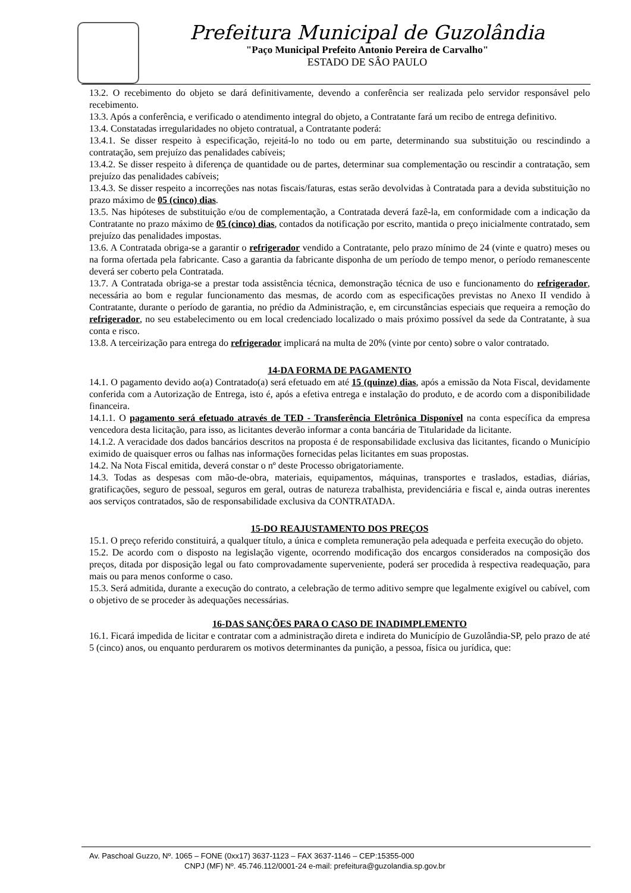Prefeitura Municipal de Guzolândia
"Paço Municipal Prefeito Antonio Pereira de Carvalho"
ESTADO DE SÂO PAULO
13.2. O recebimento do objeto se dará definitivamente, devendo a conferência ser realizada pelo servidor responsável pelo recebimento.
13.3. Após a conferência, e verificado o atendimento integral do objeto, a Contratante fará um recibo de entrega definitivo.
13.4. Constatadas irregularidades no objeto contratual, a Contratante poderá:
13.4.1. Se disser respeito à especificação, rejeitá-lo no todo ou em parte, determinando sua substituição ou rescindindo a contratação, sem prejuízo das penalidades cabíveis;
13.4.2. Se disser respeito à diferença de quantidade ou de partes, determinar sua complementação ou rescindir a contratação, sem prejuízo das penalidades cabíveis;
13.4.3. Se disser respeito a incorreções nas notas fiscais/faturas, estas serão devolvidas à Contratada para a devida substituição no prazo máximo de 05 (cinco) dias.
13.5. Nas hipóteses de substituição e/ou de complementação, a Contratada deverá fazê-la, em conformidade com a indicação da Contratante no prazo máximo de 05 (cinco) dias, contados da notificação por escrito, mantida o preço inicialmente contratado, sem prejuízo das penalidades impostas.
13.6. A Contratada obriga-se a garantir o refrigerador vendido a Contratante, pelo prazo mínimo de 24 (vinte e quatro) meses ou na forma ofertada pela fabricante. Caso a garantia da fabricante disponha de um período de tempo menor, o período remanescente deverá ser coberto pela Contratada.
13.7. A Contratada obriga-se a prestar toda assistência técnica, demonstração técnica de uso e funcionamento do refrigerador, necessária ao bom e regular funcionamento das mesmas, de acordo com as especificações previstas no Anexo II vendido à Contratante, durante o período de garantia, no prédio da Administração, e, em circunstâncias especiais que requeira a remoção do refrigerador, no seu estabelecimento ou em local credenciado localizado o mais próximo possível da sede da Contratante, à sua conta e risco.
13.8. A terceirização para entrega do refrigerador implicará na multa de 20% (vinte por cento) sobre o valor contratado.
14-DA FORMA DE PAGAMENTO
14.1. O pagamento devido ao(a) Contratado(a) será efetuado em até 15 (quinze) dias, após a emissão da Nota Fiscal, devidamente conferida com a Autorização de Entrega, isto é, após a efetiva entrega e instalação do produto, e de acordo com a disponibilidade financeira.
14.1.1. O pagamento será efetuado através de TED - Transferência Eletrônica Disponível na conta específica da empresa vencedora desta licitação, para isso, as licitantes deverão informar a conta bancária de Titularidade da licitante.
14.1.2. A veracidade dos dados bancários descritos na proposta é de responsabilidade exclusiva das licitantes, ficando o Município eximido de quaisquer erros ou falhas nas informações fornecidas pelas licitantes em suas propostas.
14.2. Na Nota Fiscal emitida, deverá constar o nº deste Processo obrigatoriamente.
14.3. Todas as despesas com mão-de-obra, materiais, equipamentos, máquinas, transportes e traslados, estadias, diárias, gratificações, seguro de pessoal, seguros em geral, outras de natureza trabalhista, previdenciária e fiscal e, ainda outras inerentes aos serviços contratados, são de responsabilidade exclusiva da CONTRATADA.
15-DO REAJUSTAMENTO DOS PREÇOS
15.1. O preço referido constituirá, a qualquer título, a única e completa remuneração pela adequada e perfeita execução do objeto.
15.2. De acordo com o disposto na legislação vigente, ocorrendo modificação dos encargos considerados na composição dos preços, ditada por disposição legal ou fato comprovadamente superveniente, poderá ser procedida à respectiva readequação, para mais ou para menos conforme o caso.
15.3. Será admitida, durante a execução do contrato, a celebração de termo aditivo sempre que legalmente exigível ou cabível, com o objetivo de se proceder às adequações necessárias.
16-DAS SANÇÕES PARA O CASO DE INADIMPLEMENTO
16.1. Ficará impedida de licitar e contratar com a administração direta e indireta do Município de Guzolândia-SP, pelo prazo de até 5 (cinco) anos, ou enquanto perdurarem os motivos determinantes da punição, a pessoa, física ou jurídica, que:
Av. Paschoal Guzzo, Nº. 1065 – FONE (0xx17) 3637-1123 – FAX 3637-1146 – CEP:15355-000
CNPJ (MF) Nº. 45.746.112/0001-24 e-mail: prefeitura@guzolandia.sp.gov.br